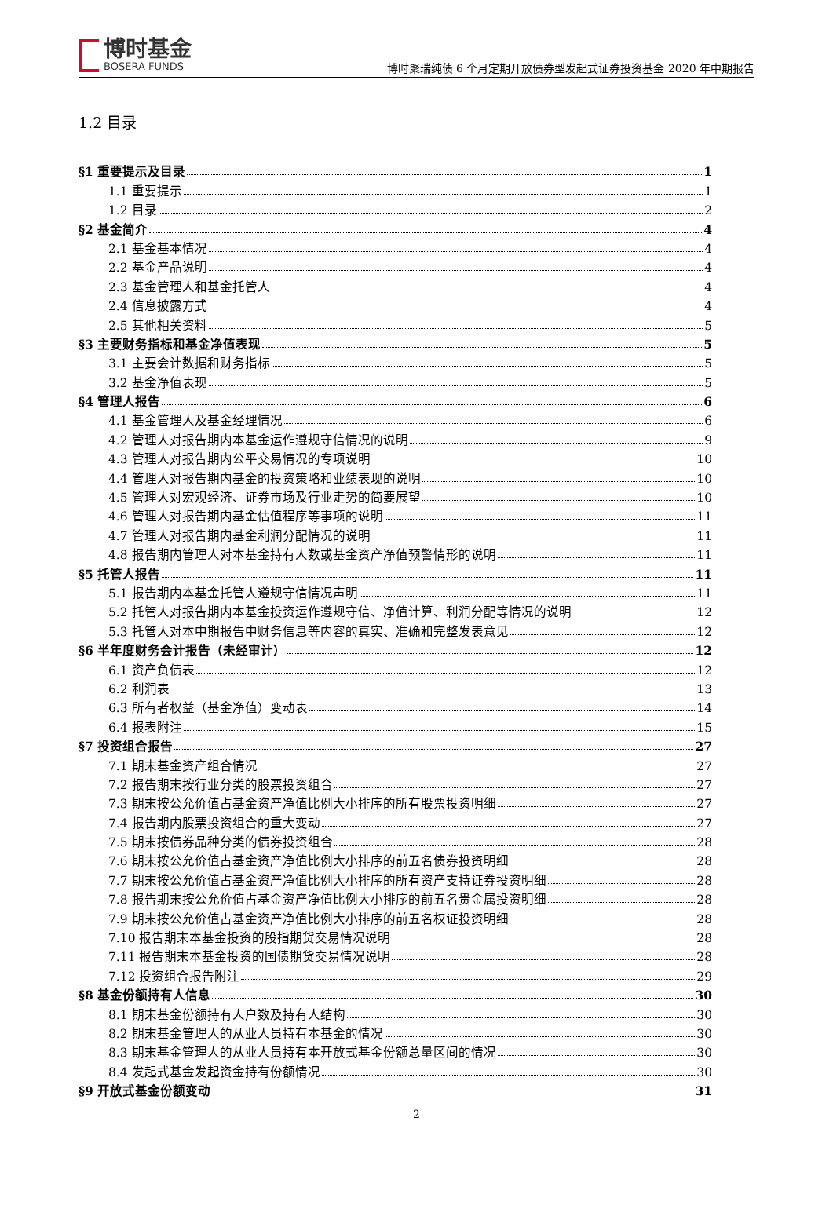博时基金
BOSERA FUNDS
博时聚瑞纯债 6 个月定期开放债券型发起式证券投资基金 2020 年中期报告
1.2 目录
§1 重要提示及目录 1
1.1 重要提示 1
1.2 目录 2
§2 基金简介 4
2.1 基金基本情况 4
2.2 基金产品说明 4
2.3 基金管理人和基金托管人 4
2.4 信息披露方式 4
2.5 其他相关资料 5
§3 主要财务指标和基金净值表现 5
3.1 主要会计数据和财务指标 5
3.2 基金净值表现 5
§4 管理人报告 6
4.1 基金管理人及基金经理情况 6
4.2 管理人对报告期内本基金运作遵规守信情况的说明 9
4.3 管理人对报告期内公平交易情况的专项说明 10
4.4 管理人对报告期内基金的投资策略和业绩表现的说明 10
4.5 管理人对宏观经济、证券市场及行业走势的简要展望 10
4.6 管理人对报告期内基金估值程序等事项的说明 11
4.7 管理人对报告期内基金利润分配情况的说明 11
4.8 报告期内管理人对本基金持有人数或基金资产净值预警情形的说明 11
§5 托管人报告 11
5.1 报告期内本基金托管人遵规守信情况声明 11
5.2 托管人对报告期内本基金投资运作遵规守信、净值计算、利润分配等情况的说明 12
5.3 托管人对本中期报告中财务信息等内容的真实、准确和完整发表意见 12
§6 半年度财务会计报告（未经审计） 12
6.1 资产负债表 12
6.2 利润表 13
6.3 所有者权益（基金净值）变动表 14
6.4 报表附注 15
§7 投资组合报告 27
7.1 期末基金资产组合情况 27
7.2 报告期末按行业分类的股票投资组合 27
7.3 期末按公允价值占基金资产净值比例大小排序的所有股票投资明细 27
7.4 报告期内股票投资组合的重大变动 27
7.5 期末按债券品种分类的债券投资组合 28
7.6 期末按公允价值占基金资产净值比例大小排序的前五名债券投资明细 28
7.7 期末按公允价值占基金资产净值比例大小排序的所有资产支持证券投资明细 28
7.8 报告期末按公允价值占基金资产净值比例大小排序的前五名贵金属投资明细 28
7.9 期末按公允价值占基金资产净值比例大小排序的前五名权证投资明细 28
7.10 报告期末本基金投资的股指期货交易情况说明 28
7.11 报告期末本基金投资的国债期货交易情况说明 28
7.12 投资组合报告附注 29
§8 基金份额持有人信息 30
8.1 期末基金份额持有人户数及持有人结构 30
8.2 期末基金管理人的从业人员持有本基金的情况 30
8.3 期末基金管理人的从业人员持有本开放式基金份额总量区间的情况 30
8.4 发起式基金发起资金持有份额情况 30
§9 开放式基金份额变动 31
2